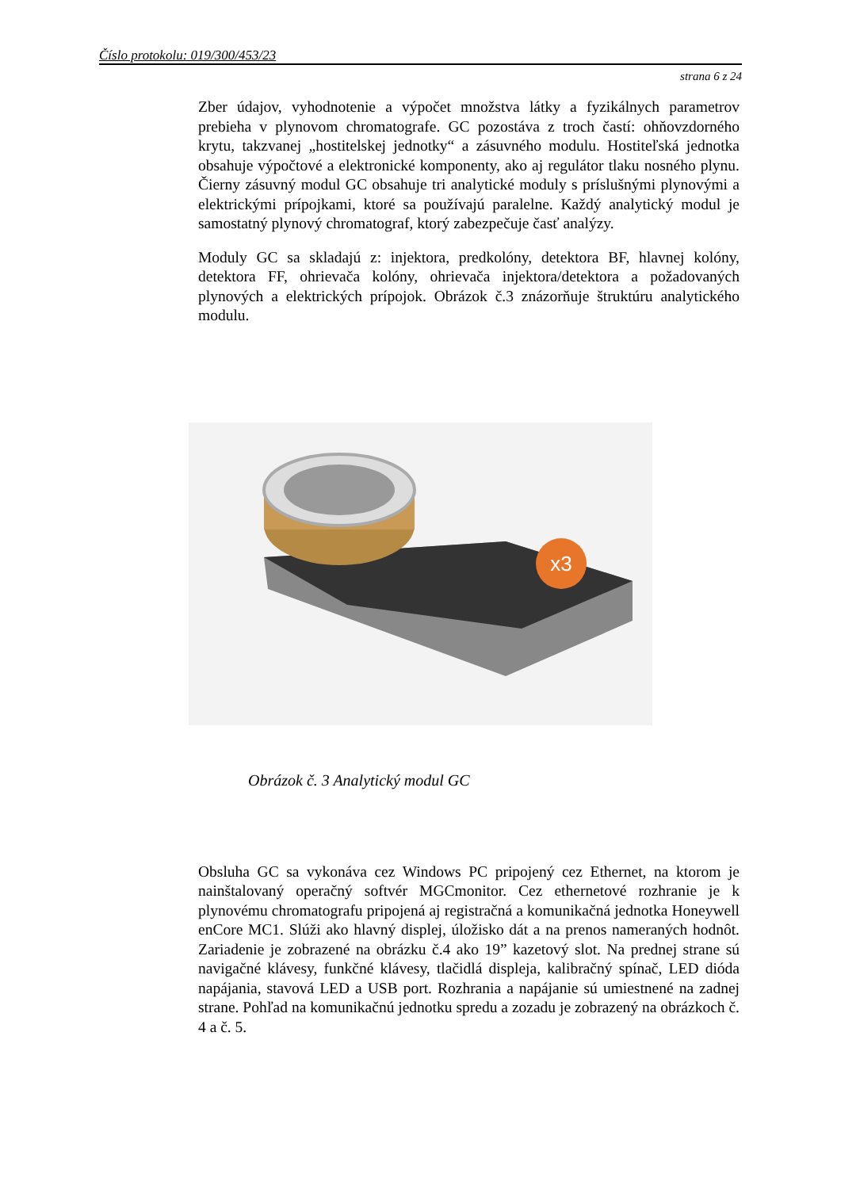Číslo protokolu: 019/300/453/23
strana 6 z 24
Zber údajov, vyhodnotenie a výpočet množstva látky a fyzikálnych parametrov prebieha v plynovom chromatografe. GC pozostáva z troch častí: ohňovzdorného krytu, takzvanej „hostitelskej jednotky“ a zásuvného modulu. Hostiteľská jednotka obsahuje výpočtové a elektronické komponenty, ako aj regulátor tlaku nosného plynu. Čierny zásuvný modul GC obsahuje tri analytické moduly s príslušnými plynovými a elektrickými prípojkami, ktoré sa používajú paralelne. Každý analytický modul je samostatný plynový chromatograf, ktorý zabezpečuje časť analýzy.
Moduly GC sa skladajú z: injektora, predkolóny, detektora BF, hlavnej kolóny, detektora FF, ohrievača kolóny, ohrievača injektora/detektora a požadovaných plynových a elektrických prípojok. Obrázok č.3 znázorňuje štruktúru analytického modulu.
x3
Obrázok č. 3 Analytický modul GC
Obsluha GC sa vykonáva cez Windows PC pripojený cez Ethernet, na ktorom je nainštalovaný operačný softvér MGCmonitor. Cez ethernetové rozhranie je k plynovému chromatografu pripojená aj registračná a komunikačná jednotka Honeywell enCore MC1. Slúži ako hlavný displej, úložisko dát a na prenos nameraných hodnôt. Zariadenie je zobrazené na obrázku č.4 ako 19” kazetový slot. Na prednej strane sú navigačné klávesy, funkčné klávesy, tlačidlá displeja, kalibračný spínač, LED dióda napájania, stavová LED a USB port. Rozhrania a napájanie sú umiestnené na zadnej strane. Pohľad na komunikačnú jednotku spredu a zozadu je zobrazený na obrázkoch č. 4 a č. 5.